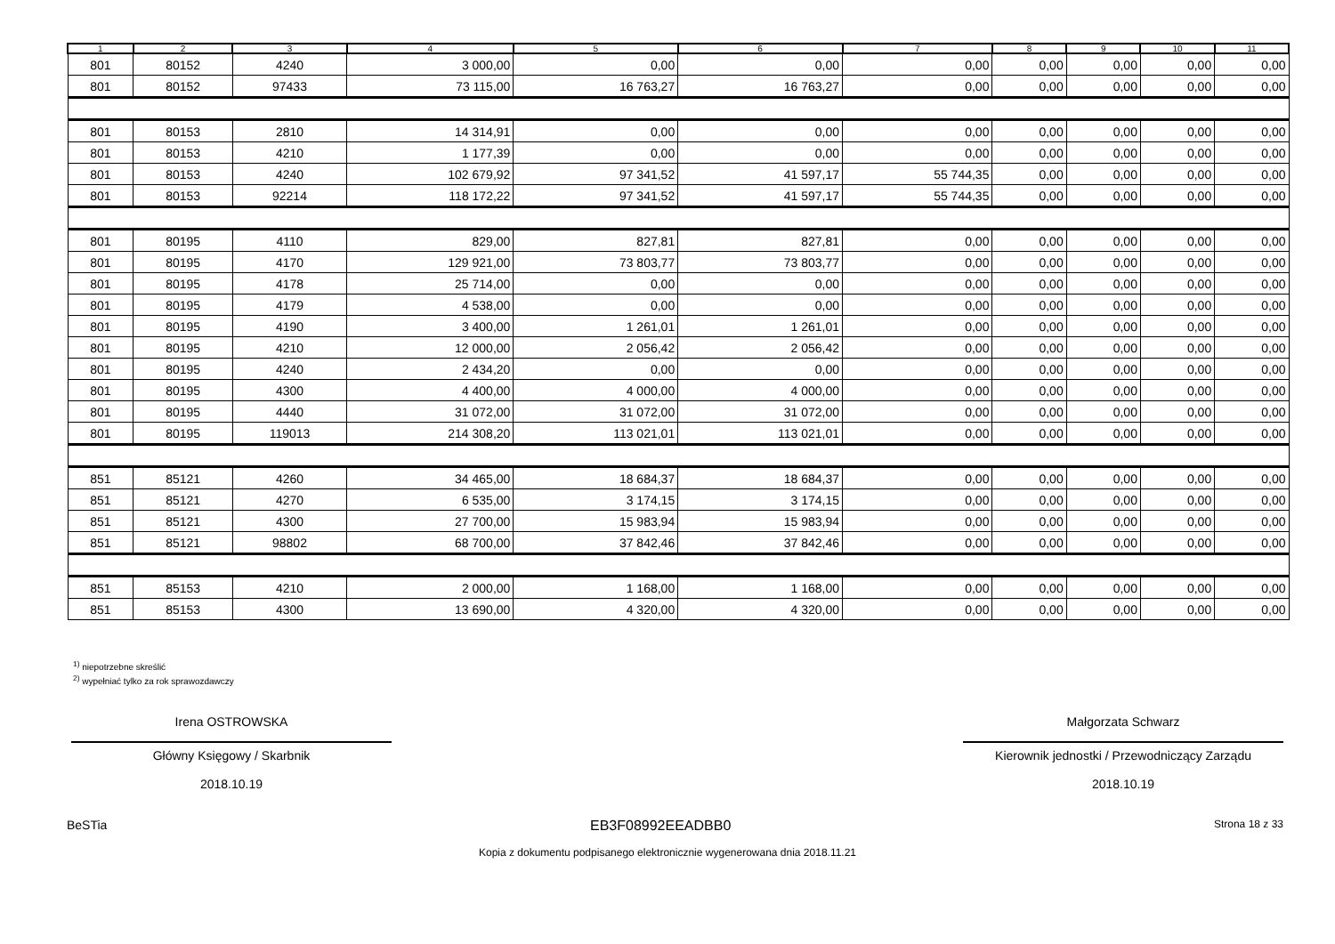| 1 | 2 | 3 | 4 | 5 | 6 | 7 | 8 | 9 | 10 | 11 |
| --- | --- | --- | --- | --- | --- | --- | --- | --- | --- | --- |
| 801 | 80152 | 4240 | 3 000,00 | 0,00 | 0,00 | 0,00 | 0,00 | 0,00 | 0,00 | 0,00 |
| 801 | 80152 | 97433 | 73 115,00 | 16 763,27 | 16 763,27 | 0,00 | 0,00 | 0,00 | 0,00 | 0,00 |
| 801 | 80153 | 2810 | 14 314,91 | 0,00 | 0,00 | 0,00 | 0,00 | 0,00 | 0,00 | 0,00 |
| 801 | 80153 | 4210 | 1 177,39 | 0,00 | 0,00 | 0,00 | 0,00 | 0,00 | 0,00 | 0,00 |
| 801 | 80153 | 4240 | 102 679,92 | 97 341,52 | 41 597,17 | 55 744,35 | 0,00 | 0,00 | 0,00 | 0,00 |
| 801 | 80153 | 92214 | 118 172,22 | 97 341,52 | 41 597,17 | 55 744,35 | 0,00 | 0,00 | 0,00 | 0,00 |
| 801 | 80195 | 4110 | 829,00 | 827,81 | 827,81 | 0,00 | 0,00 | 0,00 | 0,00 | 0,00 |
| 801 | 80195 | 4170 | 129 921,00 | 73 803,77 | 73 803,77 | 0,00 | 0,00 | 0,00 | 0,00 | 0,00 |
| 801 | 80195 | 4178 | 25 714,00 | 0,00 | 0,00 | 0,00 | 0,00 | 0,00 | 0,00 | 0,00 |
| 801 | 80195 | 4179 | 4 538,00 | 0,00 | 0,00 | 0,00 | 0,00 | 0,00 | 0,00 | 0,00 |
| 801 | 80195 | 4190 | 3 400,00 | 1 261,01 | 1 261,01 | 0,00 | 0,00 | 0,00 | 0,00 | 0,00 |
| 801 | 80195 | 4210 | 12 000,00 | 2 056,42 | 2 056,42 | 0,00 | 0,00 | 0,00 | 0,00 | 0,00 |
| 801 | 80195 | 4240 | 2 434,20 | 0,00 | 0,00 | 0,00 | 0,00 | 0,00 | 0,00 | 0,00 |
| 801 | 80195 | 4300 | 4 400,00 | 4 000,00 | 4 000,00 | 0,00 | 0,00 | 0,00 | 0,00 | 0,00 |
| 801 | 80195 | 4440 | 31 072,00 | 31 072,00 | 31 072,00 | 0,00 | 0,00 | 0,00 | 0,00 | 0,00 |
| 801 | 80195 | 119013 | 214 308,20 | 113 021,01 | 113 021,01 | 0,00 | 0,00 | 0,00 | 0,00 | 0,00 |
| 851 | 85121 | 4260 | 34 465,00 | 18 684,37 | 18 684,37 | 0,00 | 0,00 | 0,00 | 0,00 | 0,00 |
| 851 | 85121 | 4270 | 6 535,00 | 3 174,15 | 3 174,15 | 0,00 | 0,00 | 0,00 | 0,00 | 0,00 |
| 851 | 85121 | 4300 | 27 700,00 | 15 983,94 | 15 983,94 | 0,00 | 0,00 | 0,00 | 0,00 | 0,00 |
| 851 | 85121 | 98802 | 68 700,00 | 37 842,46 | 37 842,46 | 0,00 | 0,00 | 0,00 | 0,00 | 0,00 |
| 851 | 85153 | 4210 | 2 000,00 | 1 168,00 | 1 168,00 | 0,00 | 0,00 | 0,00 | 0,00 | 0,00 |
| 851 | 85153 | 4300 | 13 690,00 | 4 320,00 | 4 320,00 | 0,00 | 0,00 | 0,00 | 0,00 | 0,00 |
<sup>1)</sup> niepotrzebne skreślić
<sup>2)</sup> wypełniać tylko za rok sprawozdawczy
Irena OSTROWSKA
Główny Księgowy / Skarbnik
2018.10.19
Małgorzata Schwarz
Kierownik jednostki / Przewodniczący Zarządu
2018.10.19
BeSTia EB3F08992EEADBB0 Strona 18 z 33
Kopia z dokumentu podpisanego elektronicznie wygenerowana dnia 2018.11.21